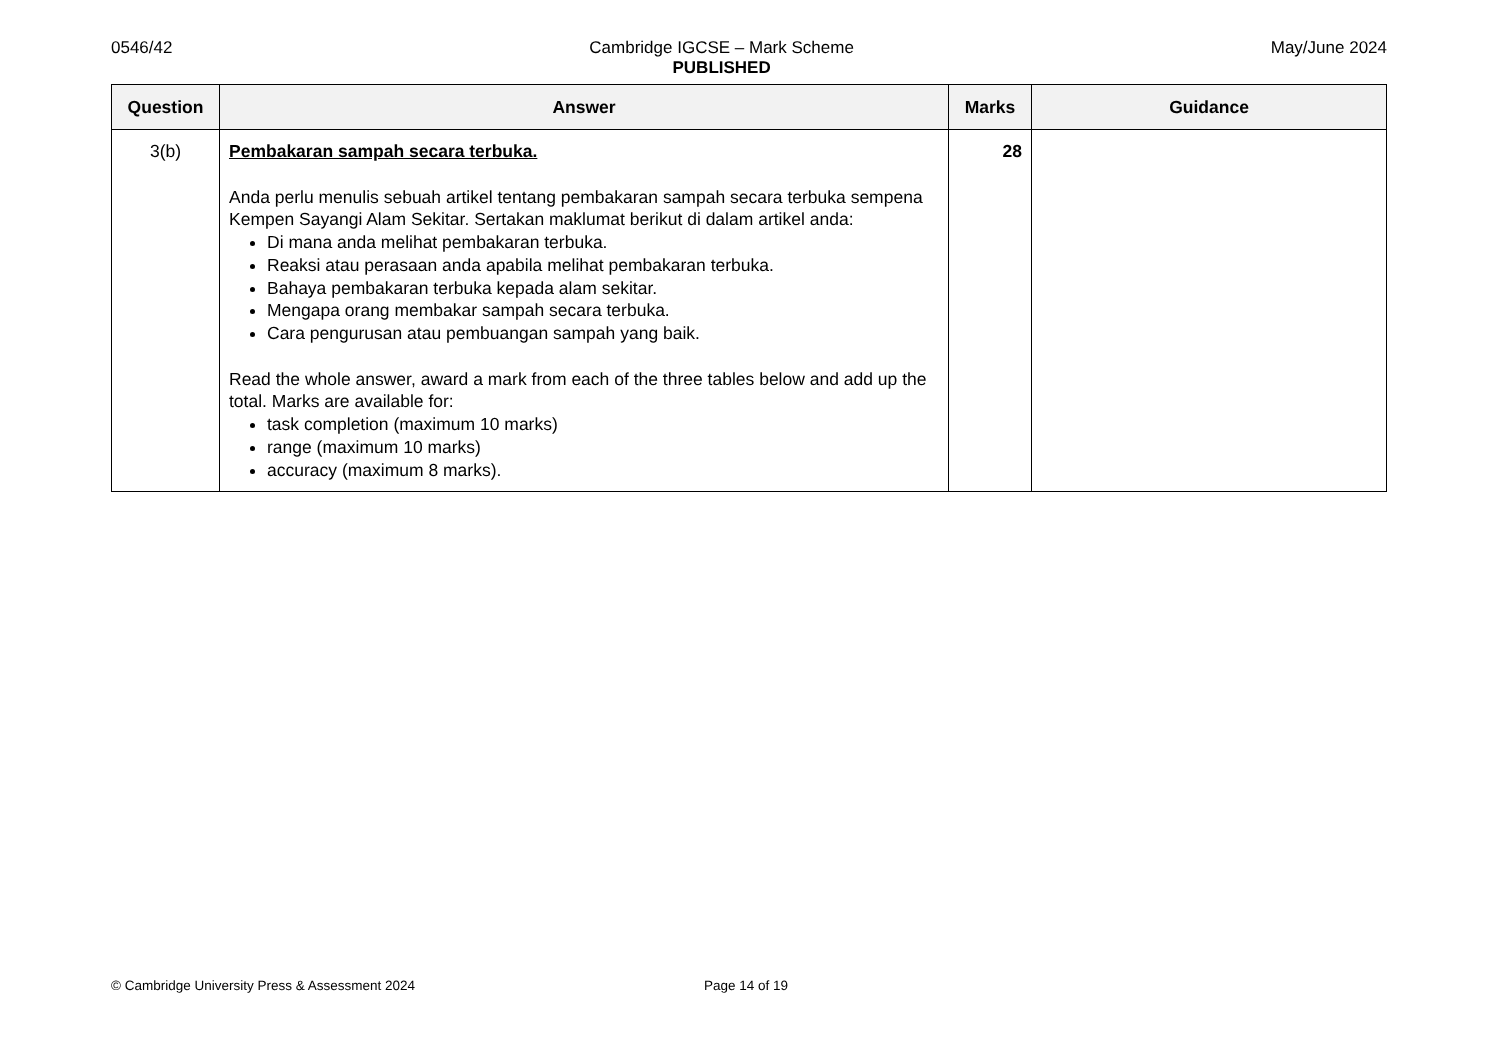0546/42 Cambridge IGCSE – Mark Scheme
PUBLISHED
May/June 2024
| Question | Answer | Marks | Guidance |
| --- | --- | --- | --- |
| 3(b) | Pembakaran sampah secara terbuka. Anda perlu menulis sebuah artikel tentang pembakaran sampah secara terbuka sempena Kempen Sayangi Alam Sekitar. Sertakan maklumat berikut di dalam artikel anda: Di mana anda melihat pembakaran terbuka. Reaksi atau perasaan anda apabila melihat pembakaran terbuka. Bahaya pembakaran terbuka kepada alam sekitar. Mengapa orang membakar sampah secara terbuka. Cara pengurusan atau pembuangan sampah yang baik. Read the whole answer, award a mark from each of the three tables below and add up the total. Marks are available for: task completion (maximum 10 marks) range (maximum 10 marks) accuracy (maximum 8 marks). | 28 | |
© Cambridge University Press & Assessment 2024 Page 14 of 19